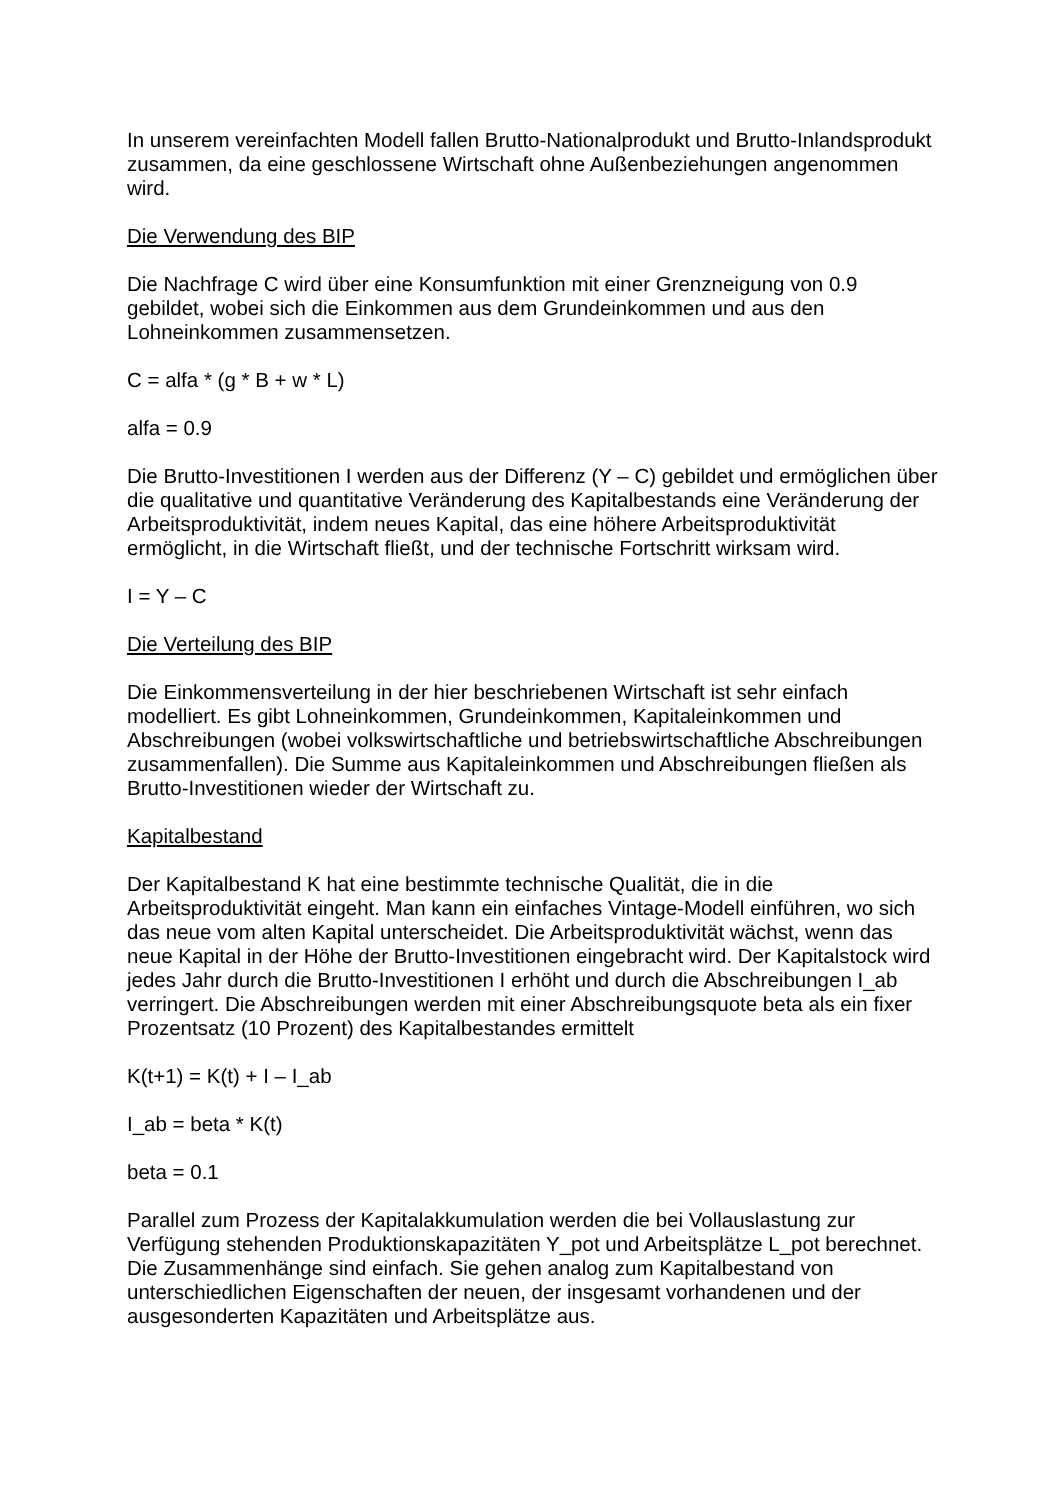In unserem vereinfachten Modell fallen Brutto-Nationalprodukt und Brutto-Inlandsprodukt zusammen, da eine geschlossene Wirtschaft ohne Außenbeziehungen angenommen wird.
Die Verwendung des BIP
Die Nachfrage C wird über eine Konsumfunktion mit einer Grenzneigung von 0.9 gebildet, wobei sich die Einkommen aus dem Grundeinkommen und aus den Lohneinkommen zusammensetzen.
C = alfa * (g * B + w * L)
alfa = 0.9
Die Brutto-Investitionen I werden aus der Differenz (Y – C) gebildet und ermöglichen über die qualitative und quantitative Veränderung des Kapitalbestands eine Veränderung der Arbeitsproduktivität, indem neues Kapital, das eine höhere Arbeitsproduktivität ermöglicht, in die Wirtschaft fließt, und der technische Fortschritt wirksam wird.
I = Y – C
Die Verteilung des BIP
Die Einkommensverteilung in der hier beschriebenen Wirtschaft ist sehr einfach modelliert. Es gibt Lohneinkommen, Grundeinkommen, Kapitaleinkommen und Abschreibungen (wobei volkswirtschaftliche und betriebswirtschaftliche Abschreibungen zusammenfallen). Die Summe aus Kapitaleinkommen und Abschreibungen fließen als Brutto-Investitionen wieder der Wirtschaft zu.
Kapitalbestand
Der Kapitalbestand K hat eine bestimmte technische Qualität, die in die Arbeitsproduktivität eingeht. Man kann ein einfaches Vintage-Modell einführen, wo sich das neue vom alten Kapital unterscheidet. Die Arbeitsproduktivität wächst, wenn das neue Kapital in der Höhe der Brutto-Investitionen eingebracht wird. Der Kapitalstock wird jedes Jahr durch die Brutto-Investitionen I erhöht und durch die Abschreibungen I_ab verringert. Die Abschreibungen werden mit einer Abschreibungsquote beta als ein fixer Prozentsatz (10 Prozent) des Kapitalbestandes ermittelt
K(t+1) = K(t) + I – I_ab
I_ab = beta * K(t)
beta = 0.1
Parallel zum Prozess der Kapitalakkumulation werden die bei Vollauslastung zur Verfügung stehenden Produktionskapazitäten Y_pot und Arbeitsplätze L_pot berechnet. Die Zusammenhänge sind einfach. Sie gehen analog zum Kapitalbestand von unterschiedlichen Eigenschaften der neuen, der insgesamt vorhandenen und der ausgesonderten Kapazitäten und Arbeitsplätze aus.